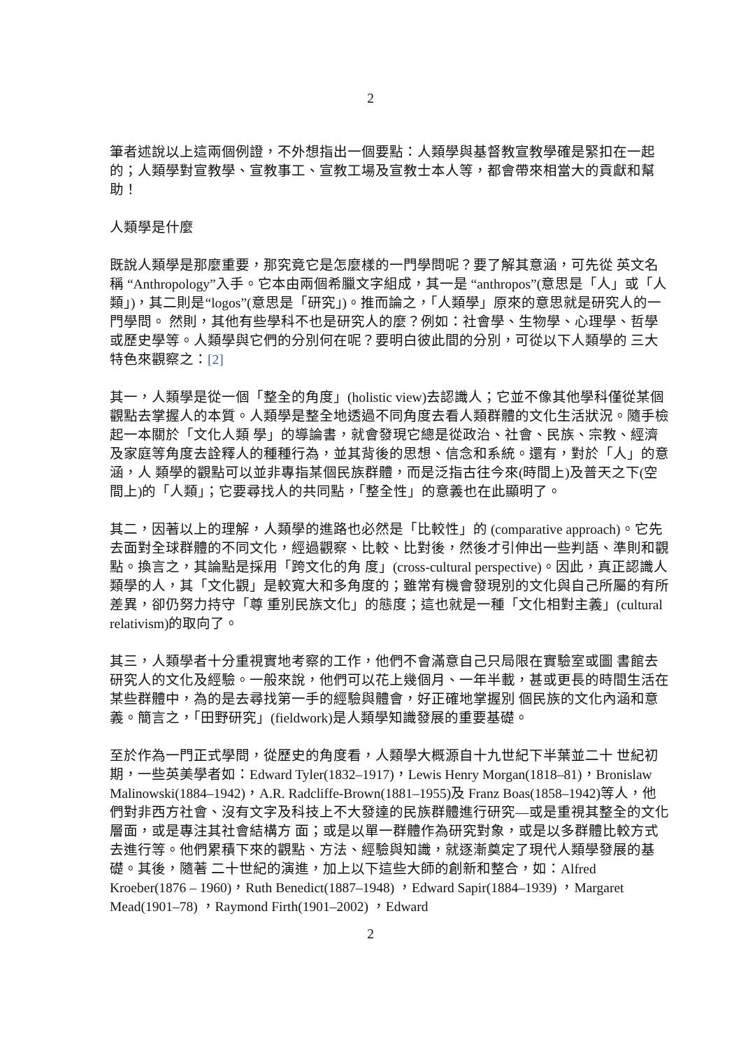2
筆者述說以上這兩個例證，不外想指出一個要點：人類學與基督教宣教學確是緊扣在一起的；人類學對宣教學、宣教事工、宣教工場及宣教士本人等，都會帶來相當大的貢獻和幫助！
人類學是什麼
既說人類學是那麼重要，那究竟它是怎麼樣的一門學問呢？要了解其意涵，可先從 英文名稱 “Anthropology”入手。它本由兩個希臘文字組成，其一是 “anthropos”(意思是「人」或「人類」)，其二則是“logos”(意思是「研究」)。推而論之，「人類學」原來的意思就是研究人的一門學問。 然則，其他有些學科不也是研究人的麼？例如：社會學、生物學、心理學、哲學或歷史學等。人類學與它們的分別何在呢？要明白彼此間的分別，可從以下人類學的 三大特色來觀察之：[2]
其一，人類學是從一個「整全的角度」(holistic view)去認識人；它並不像其他學科僅從某個觀點去掌握人的本質。人類學是整全地透過不同角度去看人類群體的文化生活狀況。隨手檢起一本關於「文化人類 學」的導論書，就會發現它總是從政治、社會、民族、宗教、經濟及家庭等角度去詮釋人的種種行為，並其背後的思想、信念和系統。還有，對於「人」的意涵，人 類學的觀點可以並非專指某個民族群體，而是泛指古往今來(時間上)及普天之下(空間上)的「人類」；它要尋找人的共同點，「整全性」的意義也在此顯明了。
其二，因著以上的理解，人類學的進路也必然是「比較性」的 (comparative approach)。它先去面對全球群體的不同文化，經過觀察、比較、比對後，然後才引伸出一些判語、準則和觀點。換言之，其論點是採用「跨文化的角 度」(cross-cultural perspective)。因此，真正認識人類學的人，其「文化觀」是較寬大和多角度的；雖常有機會發現別的文化與自己所屬的有所差異，卻仍努力持守「尊 重別民族文化」的態度；這也就是一種「文化相對主義」(cultural relativism)的取向了。
其三，人類學者十分重視實地考察的工作，他們不會滿意自己只局限在實驗室或圖 書館去研究人的文化及經驗。一般來說，他們可以花上幾個月、一年半載，甚或更長的時間生活在某些群體中，為的是去尋找第一手的經驗與體會，好正確地掌握別 個民族的文化內涵和意義。簡言之，「田野研究」(fieldwork)是人類學知識發展的重要基礎。
至於作為一門正式學問，從歷史的角度看，人類學大概源自十九世紀下半葉並二十 世紀初期，一些英美學者如：Edward Tyler(1832–1917)，Lewis Henry Morgan(1818–81)，Bronislaw Malinowski(1884–1942)，A.R. Radcliffe-Brown(1881–1955)及 Franz Boas(1858–1942)等人，他們對非西方社會、沒有文字及科技上不大發達的民族群體進行研究—或是重視其整全的文化層面，或是專注其社會結構方 面；或是以單一群體作為研究對象，或是以多群體比較方式去進行等。他們累積下來的觀點、方法、經驗與知識，就逐漸奠定了現代人類學發展的基礎。其後，隨著 二十世紀的演進，加上以下這些大師的創新和整合，如：Alfred Kroeber(1876 – 1960)，Ruth Benedict(1887–1948) ，Edward Sapir(1884–1939) ，Margaret Mead(1901–78) ，Raymond Firth(1901–2002) ，Edward
2